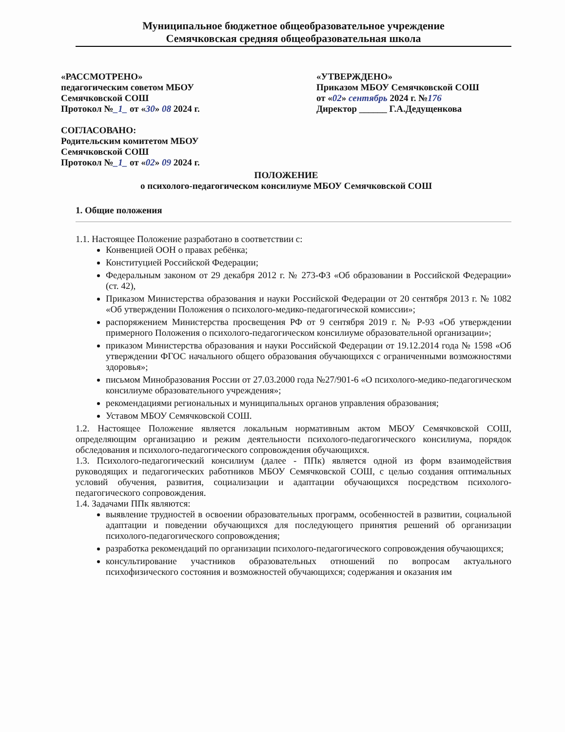Муниципальное бюджетное общеобразовательное учреждение
Семячковская средняя общеобразовательная школа
«РАССМОТРЕНО»
педагогическим советом МБОУ
Семячковской СОШ
Протокол №_1_ от «30» 08 2024 г.
СОГЛАСОВАНО:
Родительским комитетом МБОУ
Семячковской СОШ
Протокол №_1_ от «02» 09 2024 г.
«УТВЕРЖДЕНО»
Приказом МБОУ Семячковской СОШ
от «02» сентябрь 2024 г. №176
Директор ______ Г.А.Дедущенкова
ПОЛОЖЕНИЕ
о психолого-педагогическом консилиуме МБОУ Семячковской СОШ
1. Общие положения
1.1. Настоящее Положение разработано в соответствии с:
Конвенцией ООН о правах ребёнка;
Конституцией Российской Федерации;
Федеральным законом от 29 декабря 2012 г. № 273-ФЗ «Об образовании в Российской Федерации» (ст. 42),
Приказом Министерства образования и науки Российской Федерации от 20 сентября 2013 г. № 1082 «Об утверждении Положения о психолого-медико-педагогической комиссии»;
распоряжением Министерства просвещения РФ от 9 сентября 2019 г. № Р-93 «Об утверждении примерного Положения о психолого-педагогическом консилиуме образовательной организации»;
приказом Министерства образования и науки Российской Федерации от 19.12.2014 года № 1598 «Об утверждении ФГОС начального общего образования обучающихся с ограниченными возможностями здоровья»;
письмом Минобразования России от 27.03.2000 года №27/901-6 «О психолого-медико-педагогическом консилиуме образовательного учреждения»;
рекомендациями региональных и муниципальных органов управления образования;
Уставом МБОУ Семячковской СОШ.
1.2. Настоящее Положение является локальным нормативным актом МБОУ Семячковской СОШ, определяющим организацию и режим деятельности психолого-педагогического консилиума, порядок обследования и психолого-педагогического сопровождения обучающихся.
1.3. Психолого-педагогический консилиум (далее - ППк) является одной из форм взаимодействия руководящих и педагогических работников МБОУ Семячковской СОШ, с целью создания оптимальных условий обучения, развития, социализации и адаптации обучающихся посредством психолого-педагогического сопровождения.
1.4. Задачами ППк являются:
выявление трудностей в освоении образовательных программ, особенностей в развитии, социальной адаптации и поведении обучающихся для последующего принятия решений об организации психолого-педагогического сопровождения;
разработка рекомендаций по организации психолого-педагогического сопровождения обучающихся;
консультирование участников образовательных отношений по вопросам актуального психофизического состояния и возможностей обучающихся; содержания и оказания им